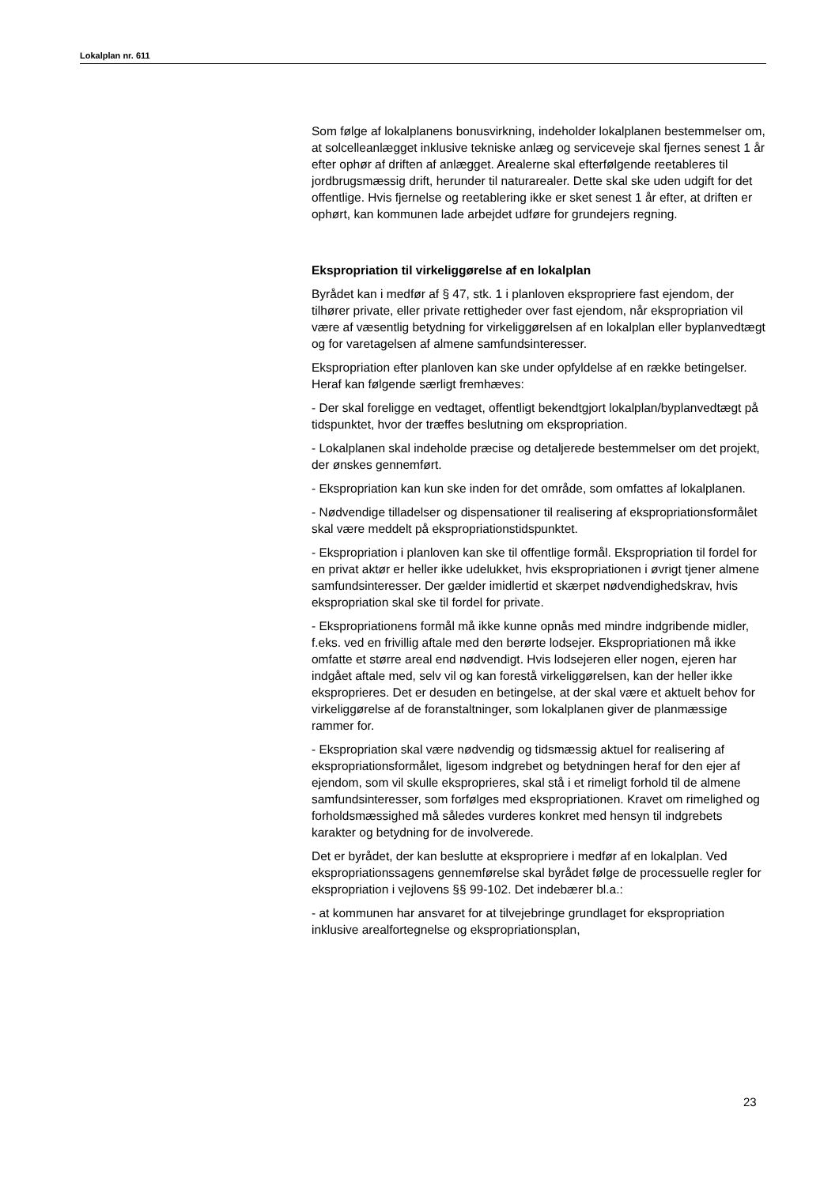Lokalplan nr. 611
Som følge af lokalplanens bonusvirkning, indeholder lokalplanen bestemmelser om, at solcelleanlægget inklusive tekniske anlæg og serviceveje skal fjernes senest 1 år efter ophør af driften af anlægget. Arealerne skal efterfølgende reetableres til jordbrugsmæssig drift, herunder til naturarealer. Dette skal ske uden udgift for det offentlige. Hvis fjernelse og reetablering ikke er sket senest 1 år efter, at driften er ophørt, kan kommunen lade arbejdet udføre for grundejers regning.
Ekspropriation til virkeliggørelse af en lokalplan
Byrådet kan i medfør af § 47, stk. 1 i planloven ekspropriere fast ejendom, der tilhører private, eller private rettigheder over fast ejendom, når ekspropriation vil være af væsentlig betydning for virkeliggørelsen af en lokalplan eller byplanvedtægt og for varetagelsen af almene samfundsinteresser.
Ekspropriation efter planloven kan ske under opfyldelse af en række betingelser. Heraf kan følgende særligt fremhæves:
- Der skal foreligge en vedtaget, offentligt bekendtgjort lokalplan/byplanvedtægt på tidspunktet, hvor der træffes beslutning om ekspropriation.
- Lokalplanen skal indeholde præcise og detaljerede bestemmelser om det projekt, der ønskes gennemført.
- Ekspropriation kan kun ske inden for det område, som omfattes af lokalplanen.
- Nødvendige tilladelser og dispensationer til realisering af ekspropriationsformålet skal være meddelt på ekspropriationstidspunktet.
- Ekspropriation i planloven kan ske til offentlige formål. Ekspropriation til fordel for en privat aktør er heller ikke udelukket, hvis ekspropriationen i øvrigt tjener almene samfundsinteresser. Der gælder imidlertid et skærpet nødvendighedskrav, hvis ekspropriation skal ske til fordel for private.
- Ekspropriationens formål må ikke kunne opnås med mindre indgribende midler, f.eks. ved en frivillig aftale med den berørte lodsejer. Ekspropriationen må ikke omfatte et større areal end nødvendigt. Hvis lodsejeren eller nogen, ejeren har indgået aftale med, selv vil og kan forestå virkeliggørelsen, kan der heller ikke eksproprieres. Det er desuden en betingelse, at der skal være et aktuelt behov for virkeliggørelse af de foranstaltninger, som lokalplanen giver de planmæssige rammer for.
- Ekspropriation skal være nødvendig og tidsmæssig aktuel for realisering af ekspropriationsformålet, ligesom indgrebet og betydningen heraf for den ejer af ejendom, som vil skulle eksproprieres, skal stå i et rimeligt forhold til de almene samfundsinteresser, som forfølges med ekspropriationen. Kravet om rimelighed og forholdsmæssighed må således vurderes konkret med hensyn til indgrebets karakter og betydning for de involverede.
Det er byrådet, der kan beslutte at ekspropriere i medfør af en lokalplan. Ved ekspropriationssagens gennemførelse skal byrådet følge de processuelle regler for ekspropriation i vejlovens §§ 99-102. Det indebærer bl.a.:
- at kommunen har ansvaret for at tilvejebringe grundlaget for ekspropriation inklusive arealfortegnelse og ekspropriationsplan,
23